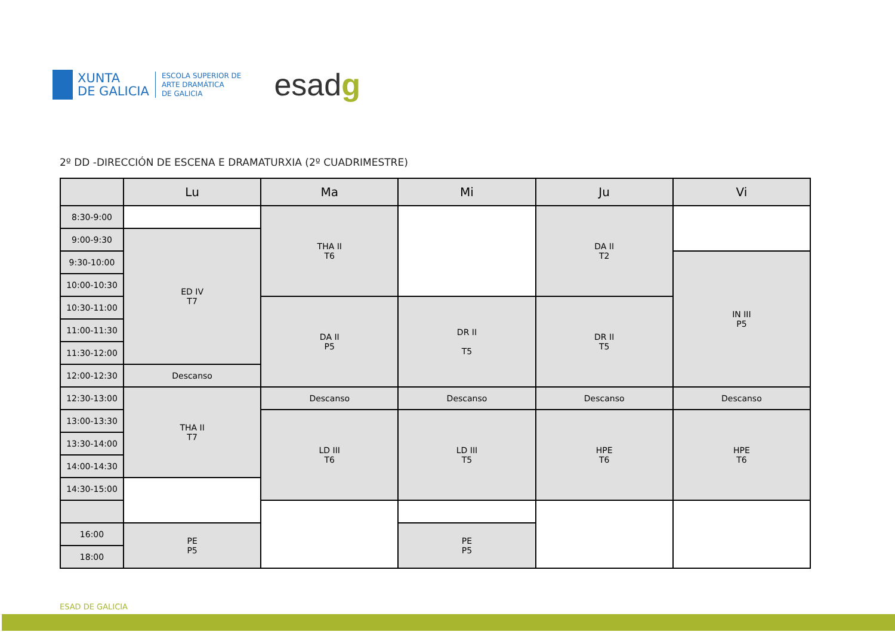XUNTA
DE GALICIA
ESCOLA SUPERIOR DE
ARTE DRAMÁTICA
DE GALICIA
esadg
2º DD -DIRECCIÓN DE ESCENA E DRAMATURXIA (2º CUADRIMESTRE)
| | Lu | Ma | Mi | Ju | Vi |
| --- | --- | --- | --- | --- | --- |
| 8:30-9:00 | | THA II T6 | | DA II T2 | |
| 9:00-9:30 | ED IV T7 | | | | |
| 9:30-10:00 | | | | | IN III P5 |
| 10:00-10:30 | | | | | |
| 10:30-11:00 | | DA II P5 | DR II T5 | DR II T5 | |
| 11:00-11:30 | | | | | |
| 11:30-12:00 | | | | | |
| 12:00-12:30 | Descanso | | | | |
| 12:30-13:00 | THA II T7 | Descanso | Descanso | Descanso | Descanso |
| 13:00-13:30 | | LD III T6 | LD III T5 | HPE T6 | HPE T6 |
| 13:30-14:00 | | | | | |
| 14:00-14:30 | | | | | |
| 14:30-15:00 | | | | | |
| 16:00 | PE P5 | | PE P5 | | |
| 18:00 | | | | | |
ESAD DE GALICIA